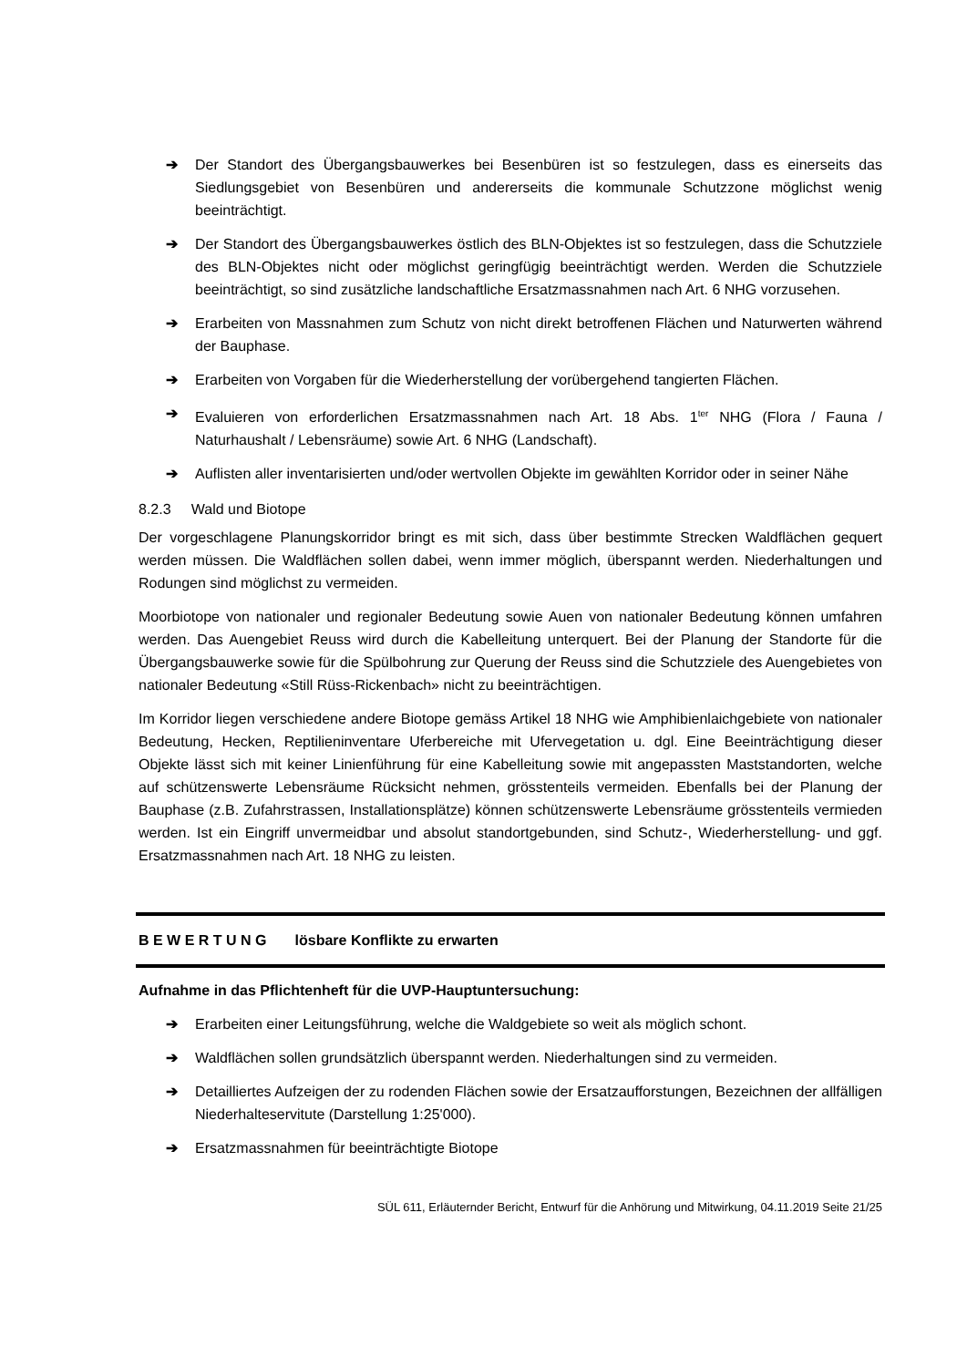➔ Der Standort des Übergangsbauwerkes bei Besenbüren ist so festzulegen, dass es einerseits das Siedlungsgebiet von Besenbüren und andererseits die kommunale Schutzzone möglichst wenig beeinträchtigt.
➔ Der Standort des Übergangsbauwerkes östlich des BLN-Objektes ist so festzulegen, dass die Schutzziele des BLN-Objektes nicht oder möglichst geringfügig beeinträchtigt werden. Werden die Schutzziele beeinträchtigt, so sind zusätzliche landschaftliche Ersatzmassnahmen nach Art. 6 NHG vorzusehen.
➔ Erarbeiten von Massnahmen zum Schutz von nicht direkt betroffenen Flächen und Naturwerten während der Bauphase.
➔ Erarbeiten von Vorgaben für die Wiederherstellung der vorübergehend tangierten Flächen.
➔ Evaluieren von erforderlichen Ersatzmassnahmen nach Art. 18 Abs. 1<sup>ter</sup> NHG (Flora / Fauna / Naturhaushalt / Lebensräume) sowie Art. 6 NHG (Landschaft).
➔ Auflisten aller inventarisierten und/oder wertvollen Objekte im gewählten Korridor oder in seiner Nähe
8.2.3 Wald und Biotope
Der vorgeschlagene Planungskorridor bringt es mit sich, dass über bestimmte Strecken Waldflächen gequert werden müssen. Die Waldflächen sollen dabei, wenn immer möglich, überspannt werden. Niederhaltungen und Rodungen sind möglichst zu vermeiden.
Moorbiotope von nationaler und regionaler Bedeutung sowie Auen von nationaler Bedeutung können umfahren werden. Das Auengebiet Reuss wird durch die Kabelleitung unterquert. Bei der Planung der Standorte für die Übergangsbauwerke sowie für die Spülbohrung zur Querung der Reuss sind die Schutzziele des Auengebietes von nationaler Bedeutung «Still Rüss-Rickenbach» nicht zu beeinträchtigen.
Im Korridor liegen verschiedene andere Biotope gemäss Artikel 18 NHG wie Amphibienlaichgebiete von nationaler Bedeutung, Hecken, Reptilieninventare Uferbereiche mit Ufervegetation u. dgl. Eine Beeinträchtigung dieser Objekte lässt sich mit keiner Linienführung für eine Kabelleitung sowie mit angepassten Maststandorten, welche auf schützenswerte Lebensräume Rücksicht nehmen, grösstenteils vermeiden. Ebenfalls bei der Planung der Bauphase (z.B. Zufahrstrassen, Installationsplätze) können schützenswerte Lebensräume grösstenteils vermieden werden. Ist ein Eingriff unvermeidbar und absolut standortgebunden, sind Schutz-, Wiederherstellung- und ggf. Ersatzmassnahmen nach Art. 18 NHG zu leisten.
B E W E R T U N G lösbare Konflikte zu erwarten
Aufnahme in das Pflichtenheft für die UVP-Hauptuntersuchung:
➔ Erarbeiten einer Leitungsführung, welche die Waldgebiete so weit als möglich schont.
➔ Waldflächen sollen grundsätzlich überspannt werden. Niederhaltungen sind zu vermeiden.
➔ Detailliertes Aufzeigen der zu rodenden Flächen sowie der Ersatzaufforstungen, Bezeichnen der allfälligen Niederhalteservitute (Darstellung 1:25'000).
➔ Ersatzmassnahmen für beeinträchtigte Biotope
SÜL 611, Erläuternder Bericht, Entwurf für die Anhörung und Mitwirkung, 04.11.2019 Seite 21/25